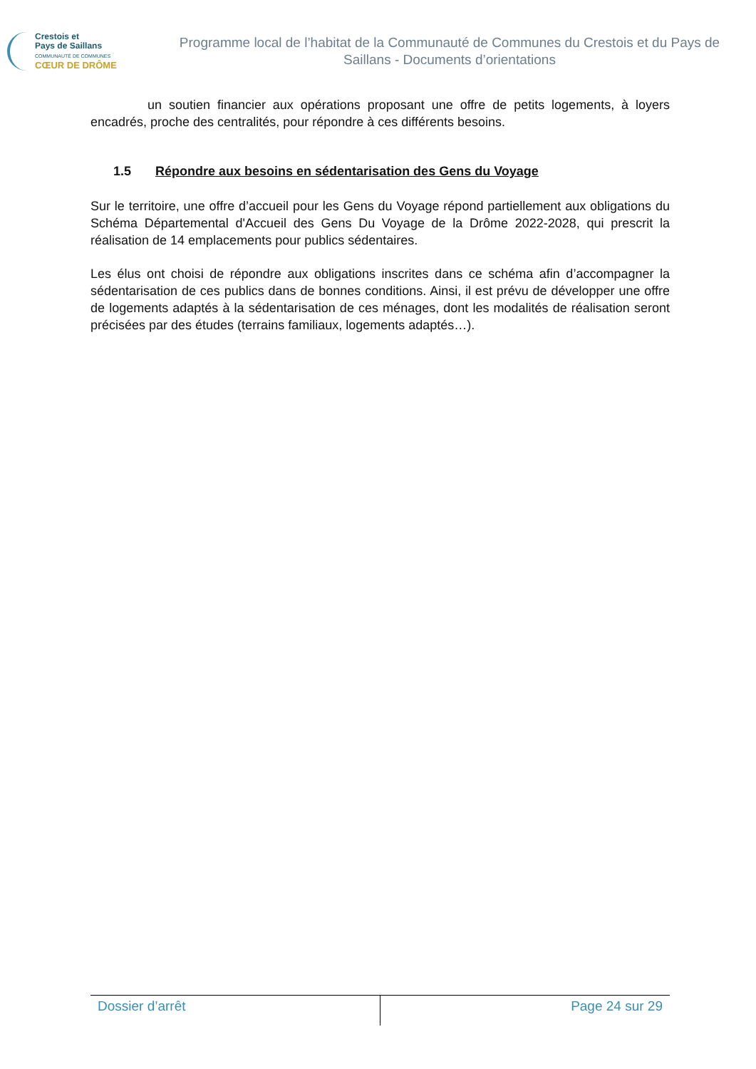Crestois et
Pays de Saillans
COMMUNAUTÉ DE COMMUNES
CŒUR DE DRÔME
Programme local de l’habitat de la Communauté de Communes du Crestois et du Pays de Saillans - Documents d’orientations
un soutien financier aux opérations proposant une offre de petits logements, à loyers encadrés, proche des centralités, pour répondre à ces différents besoins.
1.5 Répondre aux besoins en sédentarisation des Gens du Voyage
Sur le territoire, une offre d’accueil pour les Gens du Voyage répond partiellement aux obligations du Schéma Départemental d'Accueil des Gens Du Voyage de la Drôme 2022-2028, qui prescrit la réalisation de 14 emplacements pour publics sédentaires.
Les élus ont choisi de répondre aux obligations inscrites dans ce schéma afin d’accompagner la sédentarisation de ces publics dans de bonnes conditions. Ainsi, il est prévu de développer une offre de logements adaptés à la sédentarisation de ces ménages, dont les modalités de réalisation seront précisées par des études (terrains familiaux, logements adaptés…).
Dossier d’arrêt Page 24 sur 29